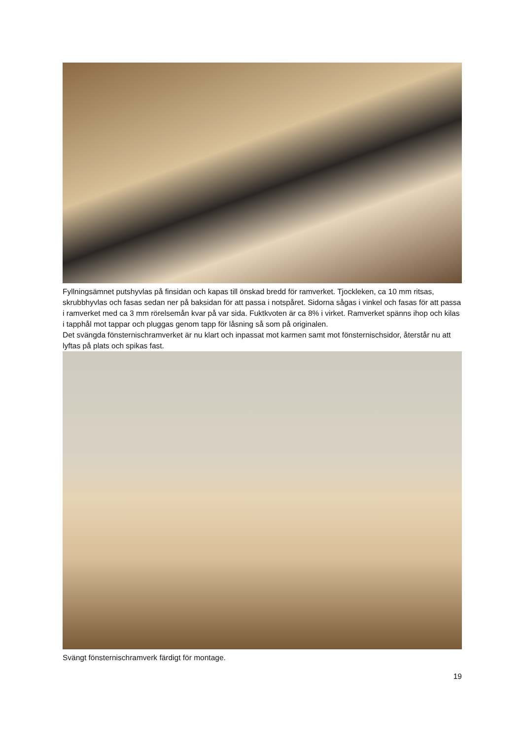Fyllningsämnet putshyvlas på finsidan och kapas till önskad bredd för ramverket. Tjockleken, ca 10 mm ritsas, skrubbhyvlas och fasas sedan ner på baksidan för att passa i notspåret. Sidorna sågas i vinkel och fasas för att passa i ramverket med ca 3 mm rörelsemån kvar på var sida. Fuktkvoten är ca 8% i virket. Ramverket spänns ihop och kilas i tapphål mot tappar och pluggas genom tapp för låsning så som på originalen.
Det svängda fönsternischramverket är nu klart och inpassat mot karmen samt mot fönsternischsidor, återstår nu att lyftas på plats och spikas fast.
Svängt fönsternischramverk färdigt för montage.
19